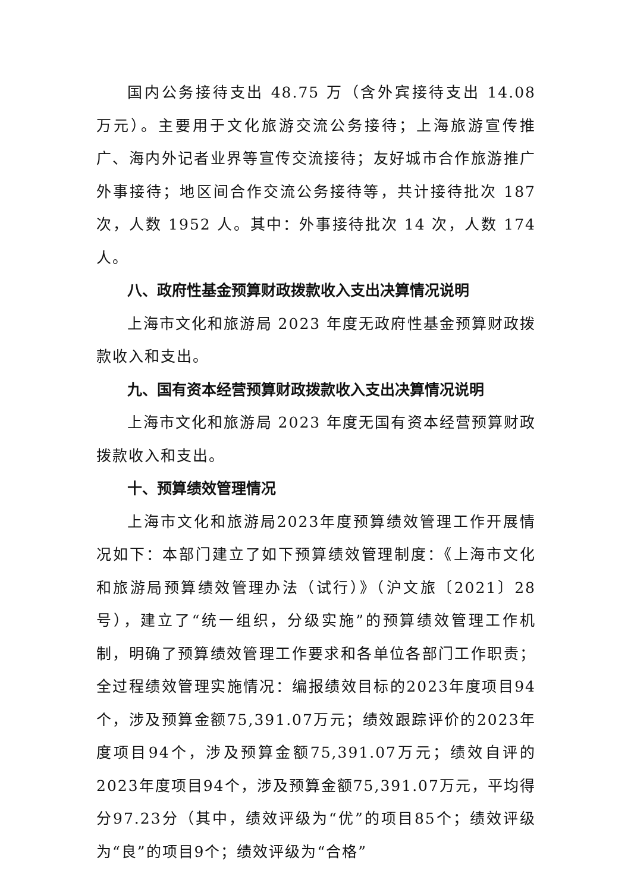国内公务接待支出 48.75 万（含外宾接待支出 14.08 万元）。主要用于文化旅游交流公务接待；上海旅游宣传推广、海内外记者业界等宣传交流接待；友好城市合作旅游推广外事接待；地区间合作交流公务接待等，共计接待批次 187 次，人数 1952 人。其中：外事接待批次 14 次，人数 174 人。
八、政府性基金预算财政拨款收入支出决算情况说明
上海市文化和旅游局 2023 年度无政府性基金预算财政拨款收入和支出。
九、国有资本经营预算财政拨款收入支出决算情况说明
上海市文化和旅游局 2023 年度无国有资本经营预算财政拨款收入和支出。
十、预算绩效管理情况
上海市文化和旅游局2023年度预算绩效管理工作开展情况如下：本部门建立了如下预算绩效管理制度：《上海市文化和旅游局预算绩效管理办法（试行）》（沪文旅〔2021〕28号），建立了“统一组织，分级实施”的预算绩效管理工作机制，明确了预算绩效管理工作要求和各单位各部门工作职责；全过程绩效管理实施情况：编报绩效目标的2023年度项目94个，涉及预算金额75,391.07万元；绩效跟踪评价的2023年度项目94个，涉及预算金额75,391.07万元；绩效自评的2023年度项目94个，涉及预算金额75,391.07万元，平均得分97.23分（其中，绩效评级为“优”的项目85个；绩效评级为“良”的项目9个；绩效评级为“合格”